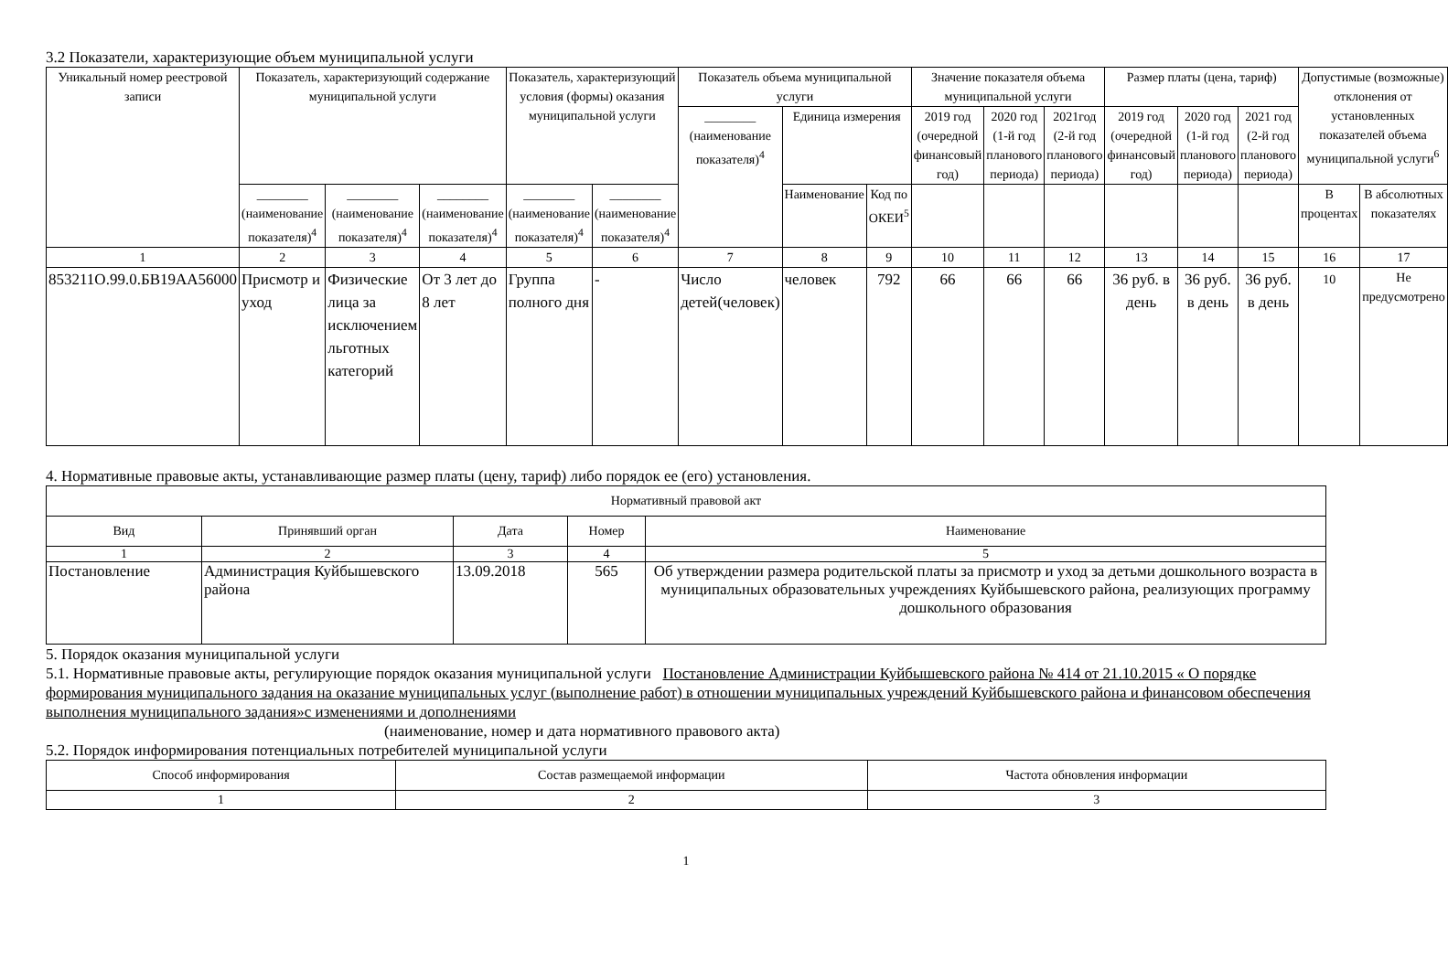3.2 Показатели, характеризующие объем муниципальной услуги
| Уникальный номер реестровой записи | Показатель, характеризующий содержание муниципальной услуги | | | Показатель, характеризующий условия (формы) оказания муниципальной услуги | | Показатель объема муниципальной услуги | | | Значение показателя объема муниципальной услуги | | | Размер платы (цена, тариф) | | | Допустимые (возможные) отклонения от установленных показателей объема муниципальной услуги<sup>6</sup> | |
| --- | --- | --- | --- | --- | --- | --- | --- | --- | --- | --- | --- | --- | --- | --- | --- | --- |
| | | | | | | ________ (наименование показателя)<sup>4</sup> | Единица измерения | | 2019 год (очередной финансовый год) | 2020 год (1-й год планового периода) | 2021год (2-й год планового периода) | 2019 год (очередной финансовый год) | 2020 год (1-й год планового периода) | 2021 год (2-й год планового периода) | | |
| | ________ (наименование показателя)<sup>4</sup> | ________ (наименование показателя)<sup>4</sup> | ________ (наименование показателя)<sup>4</sup> | ________ (наименование показателя)<sup>4</sup> | ________ (наименование показателя)<sup>4</sup> | | Наименование | Код по ОКЕИ<sup>5</sup> | | | | | | | В процентах | В абсолютных показателях |
| 1 | 2 | 3 | 4 | 5 | 6 | 7 | 8 | 9 | 10 | 11 | 12 | 13 | 14 | 15 | 16 | 17 |
| 853211О.99.0.БВ19АА56000 | Присмотр и уход | Физические лица за исключением льготных категорий | От 3 лет до 8 лет | Группа полного дня | - | Число детей(человек) | человек | 792 | 66 | 66 | 66 | 36 руб. в день | 36 руб. в день | 36 руб. в день | 10 | Не предусмотрено |
4. Нормативные правовые акты, устанавливающие размер платы (цену, тариф) либо порядок ее (его) установления.
| Нормативный правовой акт | | | | |
| --- | --- | --- | --- | --- |
| Вид | Принявший орган | Дата | Номер | Наименование |
| 1 | 2 | 3 | 4 | 5 |
| Постановление | Администрация Куйбышевского района | 13.09.2018 | 565 | Об утверждении размера родительской платы за присмотр и уход за детьми дошкольного возраста в муниципальных образовательных учреждениях Куйбышевского района, реализующих программу дошкольного образования |
5. Порядок оказания муниципальной услуги
5.1. Нормативные правовые акты, регулирующие порядок оказания муниципальной услуги Постановление Администрации Куйбышевского района № 414 от 21.10.2015 « О порядке формирования муниципального задания на оказание муниципальных услуг (выполнение работ) в отношении муниципальных учреждений Куйбышевского района и финансовом обеспечения выполнения муниципального задания»с изменениями и дополнениями
(наименование, номер и дата нормативного правового акта)
5.2. Порядок информирования потенциальных потребителей муниципальной услуги
| Способ информирования | Состав размещаемой информации | Частота обновления информации |
| --- | --- | --- |
| 1 | 2 | 3 |
1